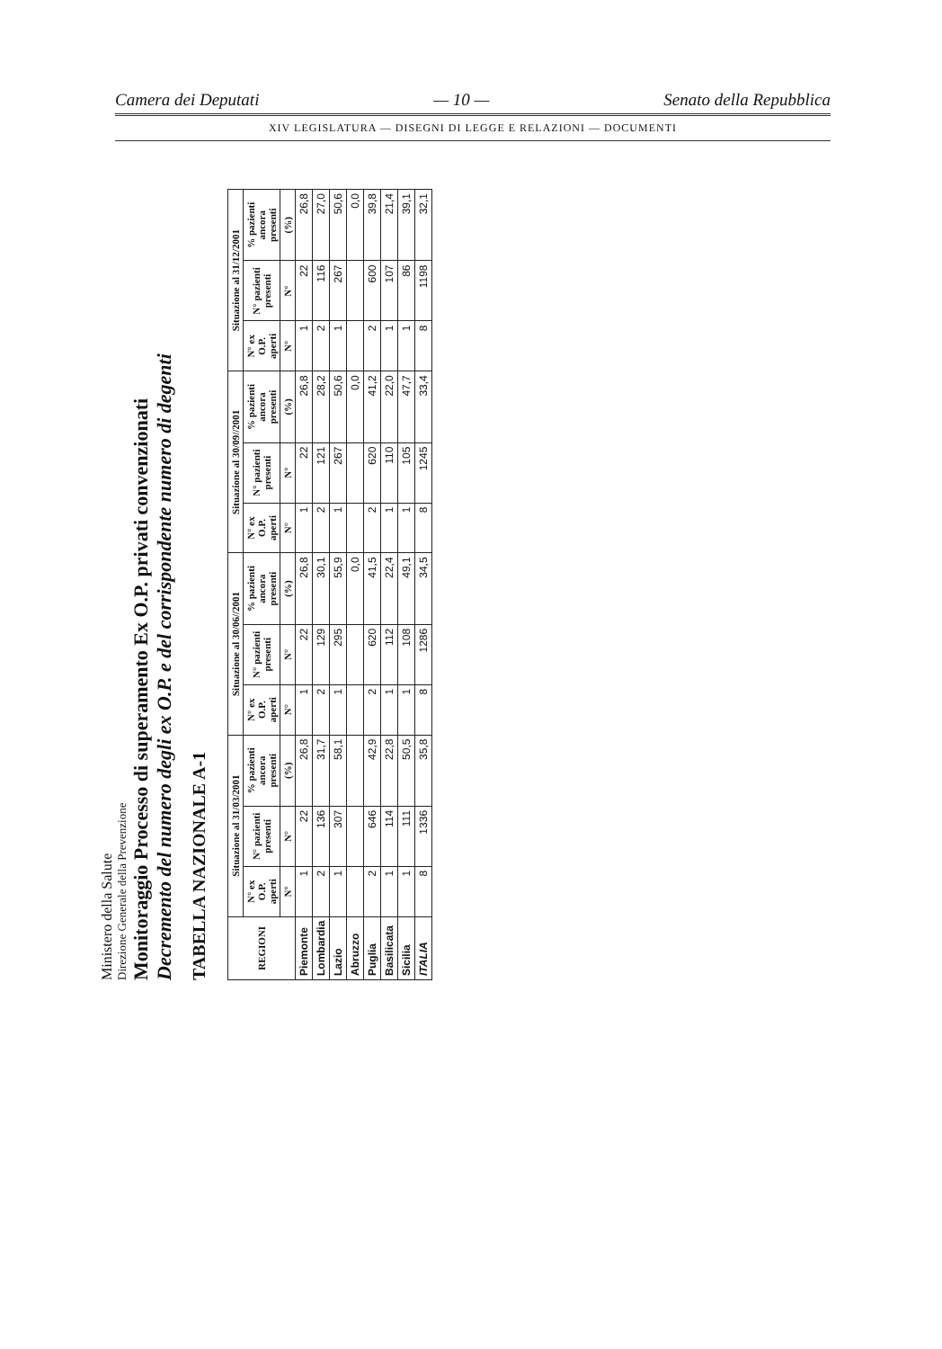Camera dei Deputati — 10 — Senato della Repubblica
XIV LEGISLATURA — DISEGNI DI LEGGE E RELAZIONI — DOCUMENTI
Ministero della Salute
Direzione Generale della Prevenzione
Monitoraggio Processo di superamento Ex O.P. privati convenzionati
Decremento del numero degli ex O.P. e del corrispondente numero di degenti
TABELLA NAZIONALE A-1
| REGIONI | Situazione al 31/03/2001 | | | Situazione al 30/06//2001 | | | Situazione al 30/09//2001 | | | Situazione al 31/12/2001 | | |
| --- | --- | --- | --- | --- | --- | --- | --- | --- | --- | --- | --- | --- |
| | N° ex O.P. aperti | N° pazienti presenti | % pazienti ancora presenti | N° ex O.P. aperti | N° pazienti presenti | % pazienti ancora presenti | N° ex O.P. aperti | N° pazienti presenti | % pazienti ancora presenti | N° ex O.P. aperti | N° pazienti presenti | % pazienti ancora presenti |
| | N° | N° | (%) | N° | N° | (%) | N° | N° | (%) | N° | N° | (%) |
| Piemonte | 1 | 22 | 26,8 | 1 | 22 | 26,8 | 1 | 22 | 26,8 | 1 | 22 | 26,8 |
| Lombardia | 2 | 136 | 31,7 | 2 | 129 | 30,1 | 2 | 121 | 28,2 | 2 | 116 | 27,0 |
| Lazio | 1 | 307 | 58,1 | 1 | 295 | 55,9 | 1 | 267 | 50,6 | 1 | 267 | 50,6 |
| Abruzzo | | | | | | 0,0 | | | 0,0 | | | 0,0 |
| Puglia | 2 | 646 | 42,9 | 2 | 620 | 41,5 | 2 | 620 | 41,2 | 2 | 600 | 39,8 |
| Basilicata | 1 | 114 | 22,8 | 1 | 112 | 22,4 | 1 | 110 | 22,0 | 1 | 107 | 21,4 |
| Sicilia | 1 | 111 | 50,5 | 1 | 108 | 49,1 | 1 | 105 | 47,7 | 1 | 86 | 39,1 |
| ITALIA | 8 | 1336 | 35,8 | 8 | 1286 | 34,5 | 8 | 1245 | 33,4 | 8 | 1198 | 32,1 |